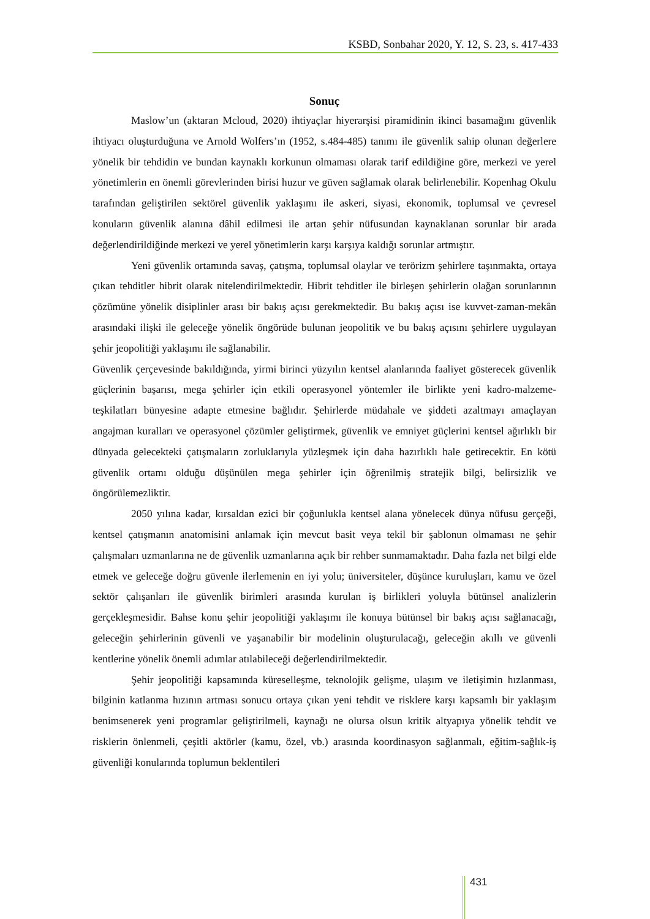KSBD, Sonbahar 2020, Y. 12, S. 23, s. 417-433
Sonuç
Maslow’un (aktaran Mcloud, 2020) ihtiyaçlar hiyerarşisi piramidinin ikinci basamağını güvenlik ihtiyacı oluşturduğuna ve Arnold Wolfers’ın (1952, s.484-485) tanımı ile güvenlik sahip olunan değerlere yönelik bir tehdidin ve bundan kaynaklı korkunun olmaması olarak tarif edildiğine göre, merkezi ve yerel yönetimlerin en önemli görevlerinden birisi huzur ve güven sağlamak olarak belirlenebilir. Kopenhag Okulu tarafından geliştirilen sektörel güvenlik yaklaşımı ile askeri, siyasi, ekonomik, toplumsal ve çevresel konuların güvenlik alanına dâhil edilmesi ile artan şehir nüfusundan kaynaklanan sorunlar bir arada değerlendirildiğinde merkezi ve yerel yönetimlerin karşı karşıya kaldığı sorunlar artmıştır.
Yeni güvenlik ortamında savaş, çatışma, toplumsal olaylar ve terörizm şehirlere taşınmakta, ortaya çıkan tehditler hibrit olarak nitelendirilmektedir. Hibrit tehditler ile birleşen şehirlerin olağan sorunlarının çözümüne yönelik disiplinler arası bir bakış açısı gerekmektedir. Bu bakış açısı ise kuvvet-zaman-mekân arasındaki ilişki ile geleceğe yönelik öngörüde bulunan jeopolitik ve bu bakış açısını şehirlere uygulayan şehir jeopolitiği yaklaşımı ile sağlanabilir.
Güvenlik çerçevesinde bakıldığında, yirmi birinci yüzyılın kentsel alanlarında faaliyet gösterecek güvenlik güçlerinin başarısı, mega şehirler için etkili operasyonel yöntemler ile birlikte yeni kadro-malzeme-teşkilatları bünyesine adapte etmesine bağlıdır. Şehirlerde müdahale ve şiddeti azaltmayı amaçlayan angajman kuralları ve operasyonel çözümler geliştirmek, güvenlik ve emniyet güçlerini kentsel ağırlıklı bir dünyada gelecekteki çatışmaların zorluklarıyla yüzleşmek için daha hazırlıklı hale getirecektir. En kötü güvenlik ortamı olduğu düşünülen mega şehirler için öğrenilmiş stratejik bilgi, belirsizlik ve öngörülemezliktir.
2050 yılına kadar, kırsaldan ezici bir çoğunlukla kentsel alana yönelecek dünya nüfusu gerçeği, kentsel çatışmanın anatomisini anlamak için mevcut basit veya tekil bir şablonun olmaması ne şehir çalışmaları uzmanlarına ne de güvenlik uzmanlarına açık bir rehber sunmamaktadır. Daha fazla net bilgi elde etmek ve geleceğe doğru güvenle ilerlemenin en iyi yolu; üniversiteler, düşünce kuruluşları, kamu ve özel sektör çalışanları ile güvenlik birimleri arasında kurulan iş birlikleri yoluyla bütünsel analizlerin gerçekleşmesidir. Bahse konu şehir jeopolitiği yaklaşımı ile konuya bütünsel bir bakış açısı sağlanacağı, geleceğin şehirlerinin güvenli ve yaşanabilir bir modelinin oluşturulacağı, geleceğin akıllı ve güvenli kentlerine yönelik önemli adımlar atılabileceği değerlendirilmektedir.
Şehir jeopolitiği kapsamında küreselleşme, teknolojik gelişme, ulaşım ve iletişimin hızlanması, bilginin katlanma hızının artması sonucu ortaya çıkan yeni tehdit ve risklere karşı kapsamlı bir yaklaşım benimsenerek yeni programlar geliştirilmeli, kaynağı ne olursa olsun kritik altyapıya yönelik tehdit ve risklerin önlenmeli, çeşitli aktörler (kamu, özel, vb.) arasında koordinasyon sağlanmalı, eğitim-sağlık-iş güvenliği konularında toplumun beklentileri
431